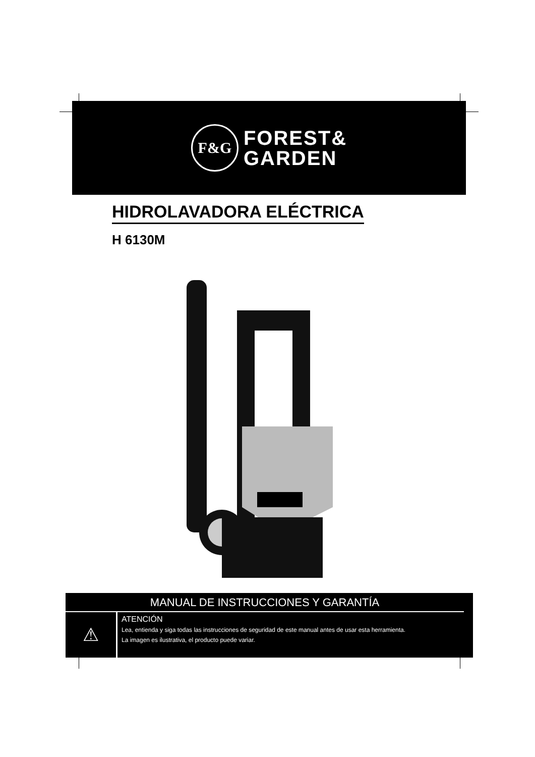F&G
FOREST&
GARDEN
HIDROLAVADORA ELÉCTRICA
H 6130M
MANUAL DE INSTRUCCIONES Y GARANTÍA
⚠
ATENCIÓN
Lea, entienda y siga todas las instrucciones de seguridad de este manual antes de usar esta herramienta.
La imagen es ilustrativa, el producto puede variar.